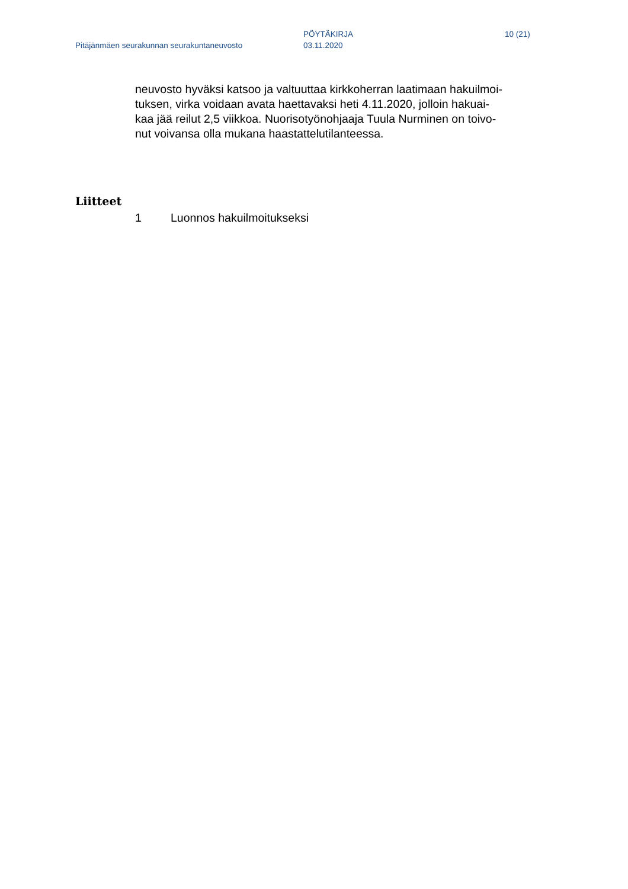Pitäjänmäen seurakunnan seurakuntaneuvosto
PÖYTÄKIRJA
03.11.2020
10 (21)
neuvosto hyväksi katsoo ja valtuuttaa kirkkoherran laatimaan hakuilmoi-
tuksen, virka voidaan avata haettavaksi heti 4.11.2020, jolloin hakuai-
kaa jää reilut 2,5 viikkoa. Nuorisotyönohjaaja Tuula Nurminen on toivo-
nut voivansa olla mukana haastattelutilanteessa.
Liitteet
1 Luonnos hakuilmoitukseksi